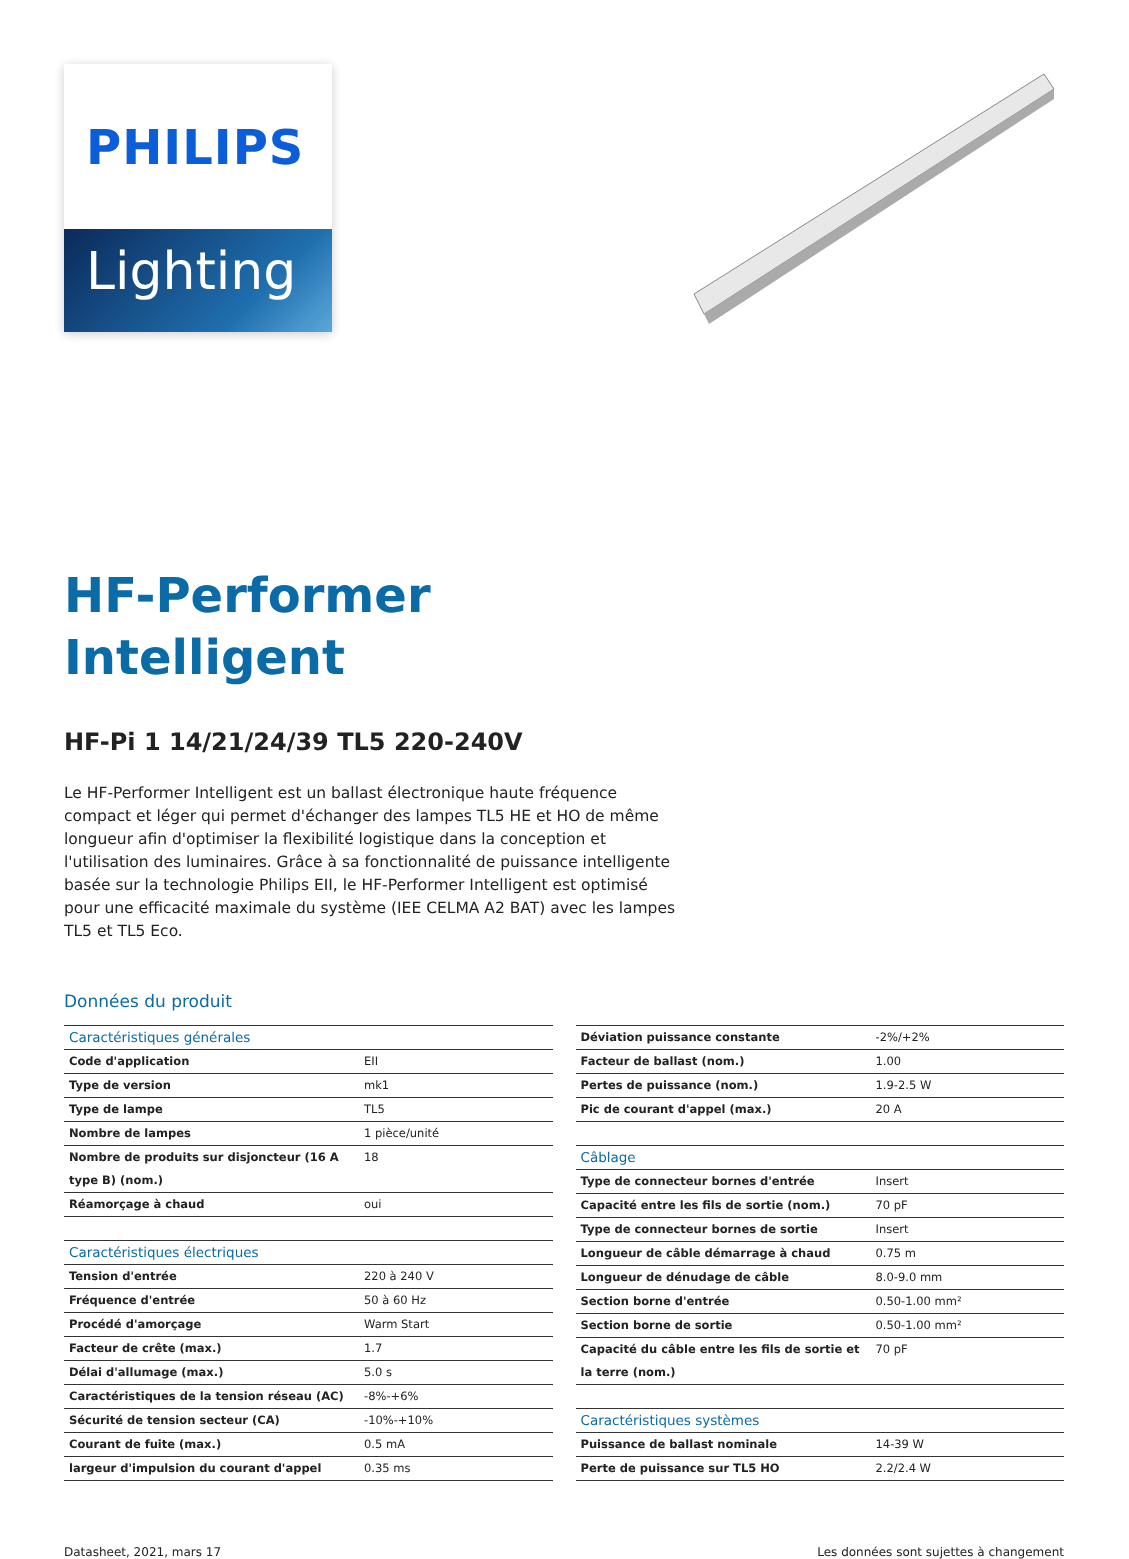PHILIPS
Lighting
HF-Performer
Intelligent
HF-Pi 1 14/21/24/39 TL5 220-240V
Le HF-Performer Intelligent est un ballast électronique haute fréquence compact et léger qui permet d'échanger des lampes TL5 HE et HO de même longueur afin d'optimiser la flexibilité logistique dans la conception et l'utilisation des luminaires. Grâce à sa fonctionnalité de puissance intelligente basée sur la technologie Philips EII, le HF-Performer Intelligent est optimisé pour une efficacité maximale du système (IEE CELMA A2 BAT) avec les lampes TL5 et TL5 Eco.
Données du produit
| Caractéristiques générales | |
| Code d'application | EII |
| Type de version | mk1 |
| Type de lampe | TL5 |
| Nombre de lampes | 1 pièce/unité |
| Nombre de produits sur disjoncteur (16 A type B) (nom.) | 18 |
| Réamorçage à chaud | oui |
| Caractéristiques électriques | |
| Tension d'entrée | 220 à 240 V |
| Fréquence d'entrée | 50 à 60 Hz |
| Procédé d'amorçage | Warm Start |
| Facteur de crête (max.) | 1.7 |
| Délai d'allumage (max.) | 5.0 s |
| Caractéristiques de la tension réseau (AC) | -8%-+6% |
| Sécurité de tension secteur (CA) | -10%-+10% |
| Courant de fuite (max.) | 0.5 mA |
| largeur d'impulsion du courant d'appel | 0.35 ms |
| Déviation puissance constante | -2%/+2% |
| Facteur de ballast (nom.) | 1.00 |
| Pertes de puissance (nom.) | 1.9-2.5 W |
| Pic de courant d'appel (max.) | 20 A |
| Câblage | |
| Type de connecteur bornes d'entrée | Insert |
| Capacité entre les fils de sortie (nom.) | 70 pF |
| Type de connecteur bornes de sortie | Insert |
| Longueur de câble démarrage à chaud | 0.75 m |
| Longueur de dénudage de câble | 8.0-9.0 mm |
| Section borne d'entrée | 0.50-1.00 mm² |
| Section borne de sortie | 0.50-1.00 mm² |
| Capacité du câble entre les fils de sortie et la terre (nom.) | 70 pF |
| Caractéristiques systèmes | |
| Puissance de ballast nominale | 14-39 W |
| Perte de puissance sur TL5 HO | 2.2/2.4 W |
Datasheet, 2021, mars 17 Les données sont sujettes à changement